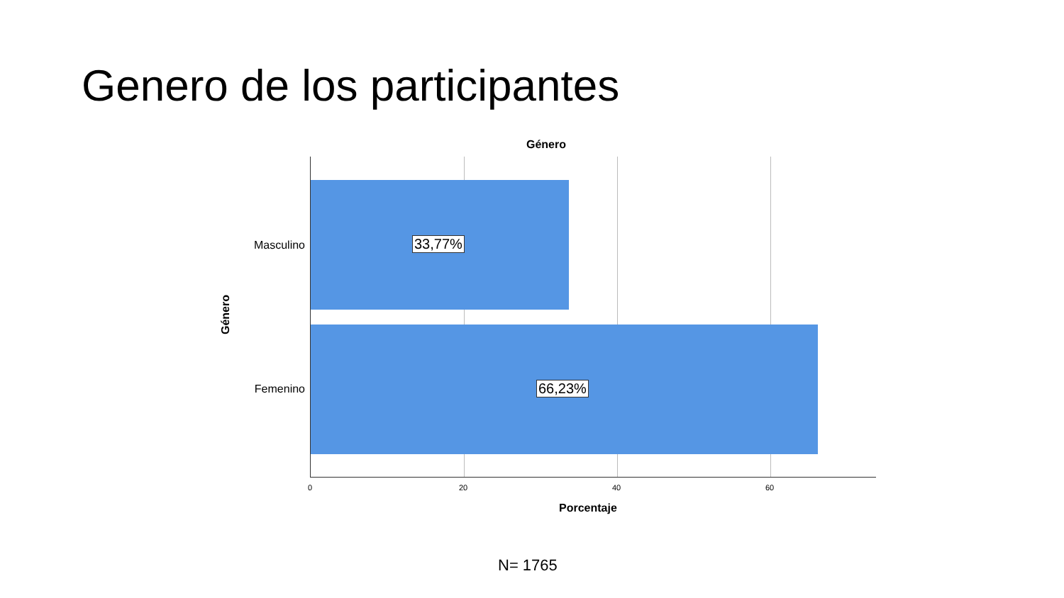Genero de los participantes
Género
Género
Masculino
Femenino
33,77%
66,23%
0 20 40 60
Porcentaje
N= 1765